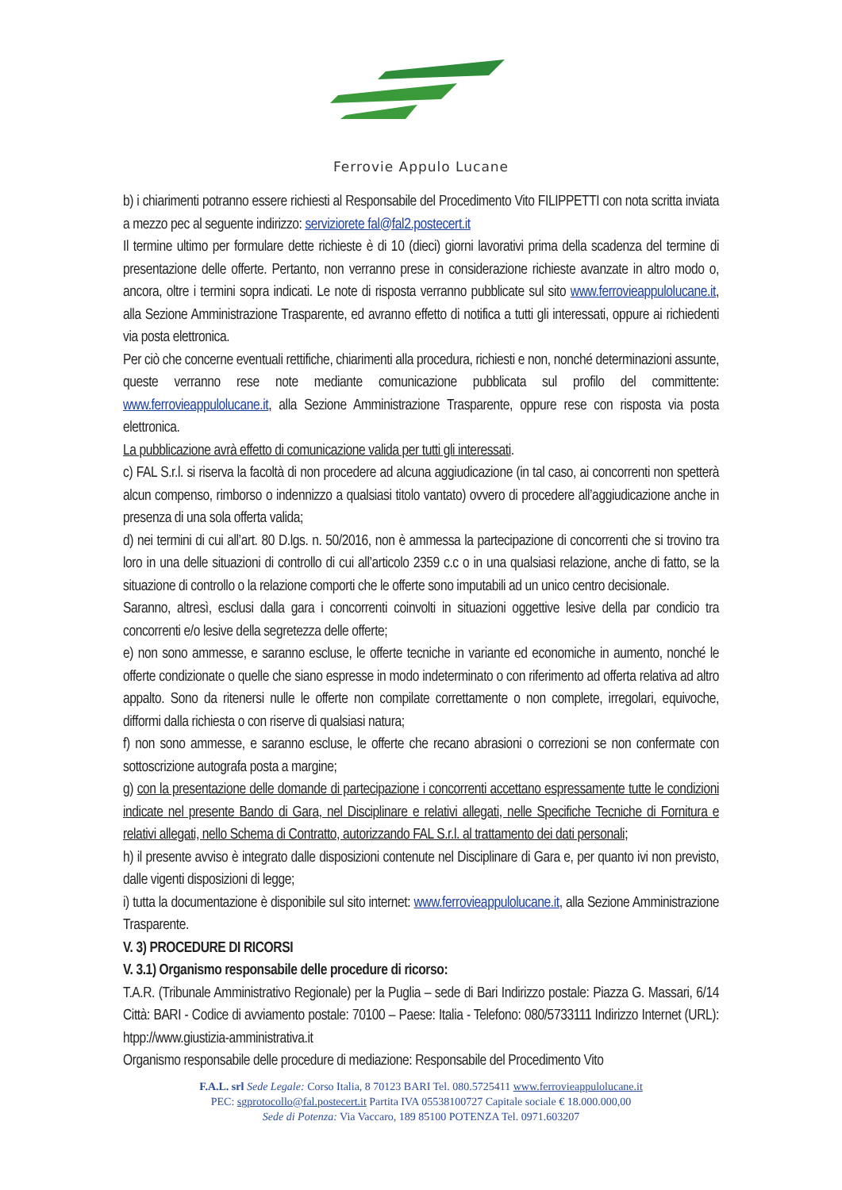Ferrovie Appulo Lucane
b) i chiarimenti potranno essere richiesti al Responsabile del Procedimento Vito FILIPPETTI con nota scritta inviata a mezzo pec al seguente indirizzo: serviziorete fal@fal2.postecert.it
Il termine ultimo per formulare dette richieste è di 10 (dieci) giorni lavorativi prima della scadenza del termine di presentazione delle offerte. Pertanto, non verranno prese in considerazione richieste avanzate in altro modo o, ancora, oltre i termini sopra indicati. Le note di risposta verranno pubblicate sul sito www.ferrovieappulolucane.it, alla Sezione Amministrazione Trasparente, ed avranno effetto di notifica a tutti gli interessati, oppure ai richiedenti via posta elettronica.
Per ciò che concerne eventuali rettifiche, chiarimenti alla procedura, richiesti e non, nonché determinazioni assunte, queste verranno rese note mediante comunicazione pubblicata sul profilo del committente: www.ferrovieappulolucane.it, alla Sezione Amministrazione Trasparente, oppure rese con risposta via posta elettronica.
La pubblicazione avrà effetto di comunicazione valida per tutti gli interessati.
c) FAL S.r.l. si riserva la facoltà di non procedere ad alcuna aggiudicazione (in tal caso, ai concorrenti non spetterà alcun compenso, rimborso o indennizzo a qualsiasi titolo vantato) ovvero di procedere all’aggiudicazione anche in presenza di una sola offerta valida;
d) nei termini di cui all’art. 80 D.lgs. n. 50/2016, non è ammessa la partecipazione di concorrenti che si trovino tra loro in una delle situazioni di controllo di cui all’articolo 2359 c.c o in una qualsiasi relazione, anche di fatto, se la situazione di controllo o la relazione comporti che le offerte sono imputabili ad un unico centro decisionale.
Saranno, altresì, esclusi dalla gara i concorrenti coinvolti in situazioni oggettive lesive della par condicio tra concorrenti e/o lesive della segretezza delle offerte;
e) non sono ammesse, e saranno escluse, le offerte tecniche in variante ed economiche in aumento, nonché le offerte condizionate o quelle che siano espresse in modo indeterminato o con riferimento ad offerta relativa ad altro appalto. Sono da ritenersi nulle le offerte non compilate correttamente o non complete, irregolari, equivoche, difformi dalla richiesta o con riserve di qualsiasi natura;
f) non sono ammesse, e saranno escluse, le offerte che recano abrasioni o correzioni se non confermate con sottoscrizione autografa posta a margine;
g) con la presentazione delle domande di partecipazione i concorrenti accettano espressamente tutte le condizioni indicate nel presente Bando di Gara, nel Disciplinare e relativi allegati, nelle Specifiche Tecniche di Fornitura e relativi allegati, nello Schema di Contratto, autorizzando FAL S.r.l. al trattamento dei dati personali;
h) il presente avviso è integrato dalle disposizioni contenute nel Disciplinare di Gara e, per quanto ivi non previsto, dalle vigenti disposizioni di legge;
i) tutta la documentazione è disponibile sul sito internet: www.ferrovieappulolucane.it, alla Sezione Amministrazione Trasparente.
V. 3) PROCEDURE DI RICORSI
V. 3.1) Organismo responsabile delle procedure di ricorso:
T.A.R. (Tribunale Amministrativo Regionale) per la Puglia – sede di Bari Indirizzo postale: Piazza G. Massari, 6/14 Città: BARI - Codice di avviamento postale: 70100 – Paese: Italia - Telefono: 080/5733111 Indirizzo Internet (URL): htpp://www.giustizia-amministrativa.it
Organismo responsabile delle procedure di mediazione: Responsabile del Procedimento Vito
F.A.L. srl Sede Legale: Corso Italia, 8 70123 BARI Tel. 080.5725411 www.ferrovieappulolucane.it
PEC: sgprotocollo@fal.postecert.it Partita IVA 05538100727 Capitale sociale € 18.000.000,00
Sede di Potenza: Via Vaccaro, 189 85100 POTENZA Tel. 0971.603207